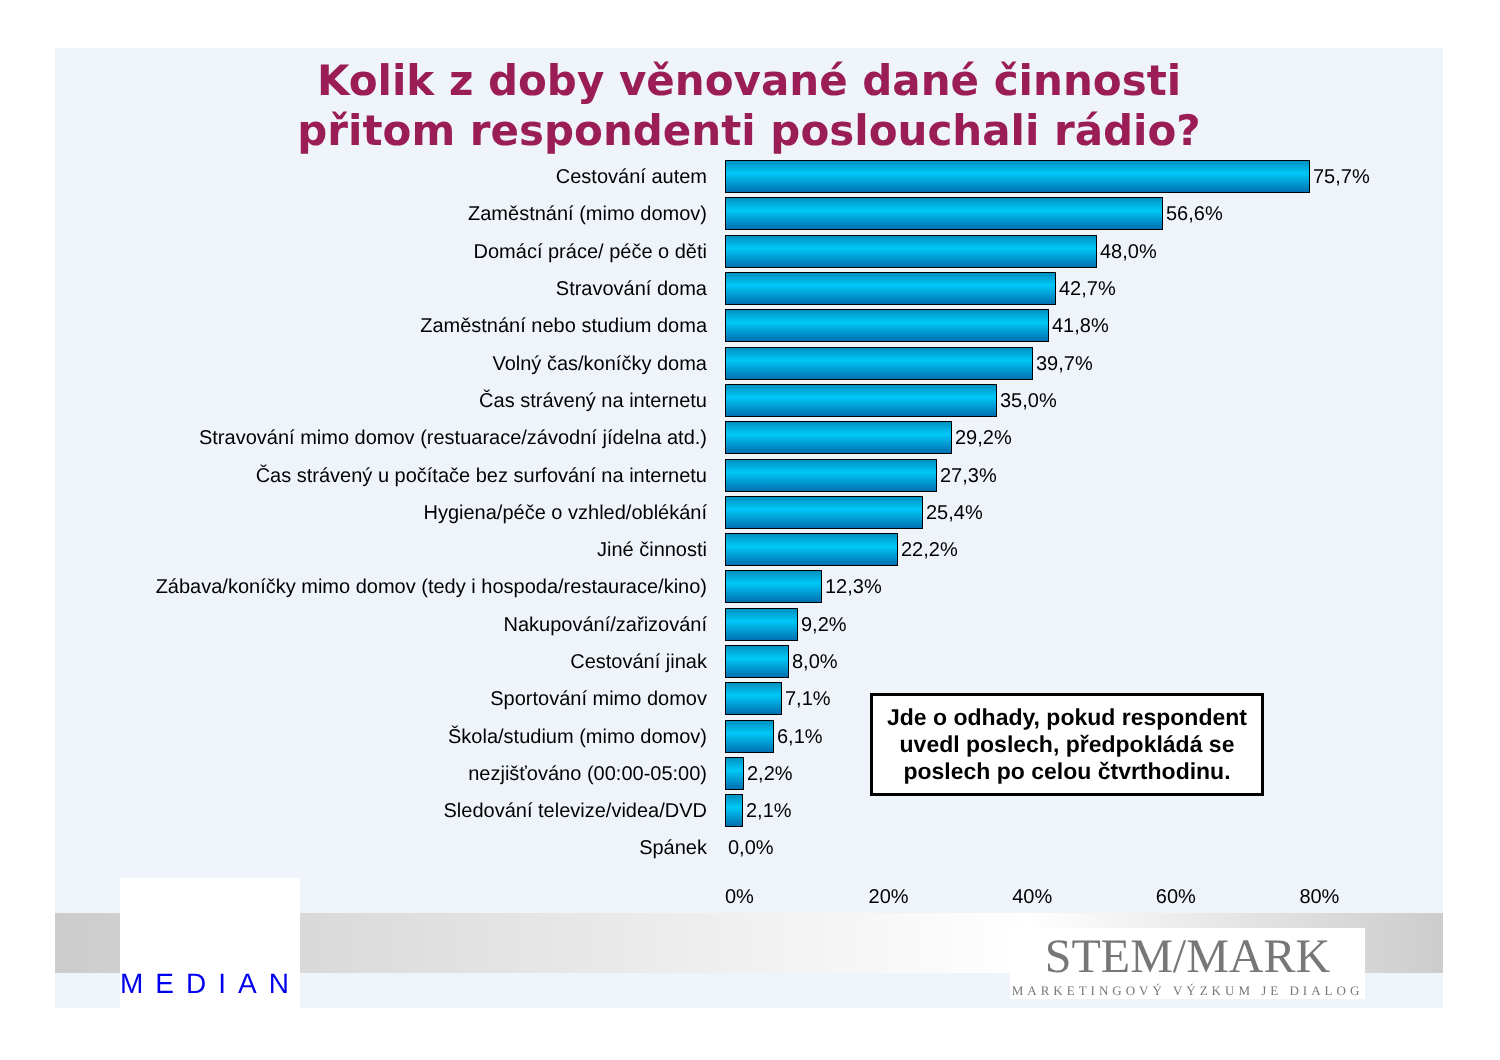Kolik z doby věnované dané činnosti
přitom respondenti poslouchali rádio?
Cestování autem 75,7%
Zaměstnání (mimo domov) 56,6%
Domácí práce/ péče o děti 48,0%
Stravování doma 42,7%
Zaměstnání nebo studium doma 41,8%
Volný čas/koníčky doma 39,7%
Čas strávený na internetu 35,0%
Stravování mimo domov (restuarace/závodní jídelna atd.)
29,2%
Čas strávený u počítače bez surfování na internetu 27,3%
Hygiena/péče o vzhled/oblékání 25,4%
Jiné činnosti 22,2%
Zábava/koníčky mimo domov (tedy i hospoda/restaurace/kino)
12,3%
Nakupování/zařizování 9,2%
Cestování jinak 8,0%
Sportování mimo domov 7,1%
Škola/studium (mimo domov) 6,1%
nezjišťováno (00:00-05:00) 2,2%
Sledování televize/videa/DVD 2,1%
Spánek 0,0%
0% 20% 40% 60% 80%
Jde o odhady, pokud respondent uvedl poslech, předpokládá se poslech po celou čtvrthodinu.
MEDIAN
STEM/MARK
MARKETINGOVÝ VÝZKUM JE DIALOG